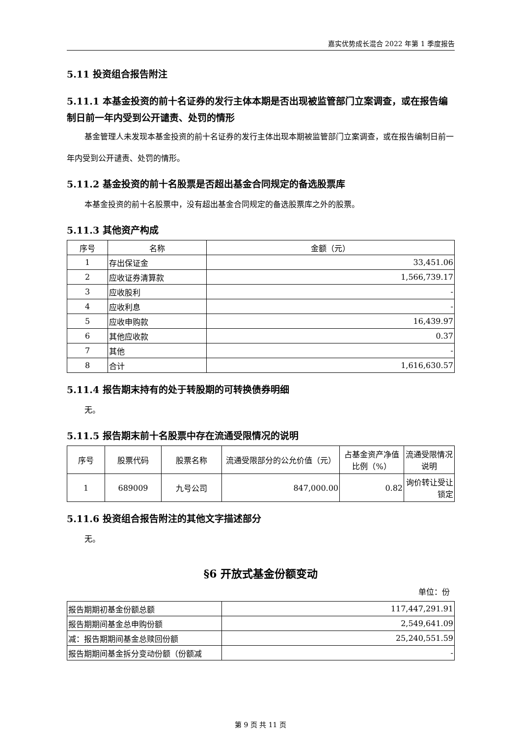嘉实优势成长混合 2022 年第 1 季度报告
5.11 投资组合报告附注
5.11.1 本基金投资的前十名证券的发行主体本期是否出现被监管部门立案调查，或在报告编制日前一年内受到公开谴责、处罚的情形
基金管理人未发现本基金投资的前十名证券的发行主体出现本期被监管部门立案调查，或在报告编制日前一年内受到公开谴责、处罚的情形。
5.11.2 基金投资的前十名股票是否超出基金合同规定的备选股票库
本基金投资的前十名股票中，没有超出基金合同规定的备选股票库之外的股票。
5.11.3 其他资产构成
| 序号 | 名称 | 金额（元） |
| --- | --- | --- |
| 1 | 存出保证金 | 33,451.06 |
| 2 | 应收证券清算款 | 1,566,739.17 |
| 3 | 应收股利 | - |
| 4 | 应收利息 | - |
| 5 | 应收申购款 | 16,439.97 |
| 6 | 其他应收款 | 0.37 |
| 7 | 其他 | - |
| 8 | 合计 | 1,616,630.57 |
5.11.4 报告期末持有的处于转股期的可转换债券明细
无。
5.11.5 报告期末前十名股票中存在流通受限情况的说明
| 序号 | 股票代码 | 股票名称 | 流通受限部分的公允价值（元） | 占基金资产净值比例（%） | 流通受限情况说明 |
| --- | --- | --- | --- | --- | --- |
| 1 | 689009 | 九号公司 | 847,000.00 | 0.82 | 询价转让受让锁定 |
5.11.6 投资组合报告附注的其他文字描述部分
无。
§6 开放式基金份额变动
单位：份
| 报告期期初基金份额总额 | 117,447,291.91 |
| 报告期期间基金总申购份额 | 2,549,641.09 |
| 减：报告期期间基金总赎回份额 | 25,240,551.59 |
| 报告期期间基金拆分变动份额（份额减 | - |
第 9 页 共 11 页